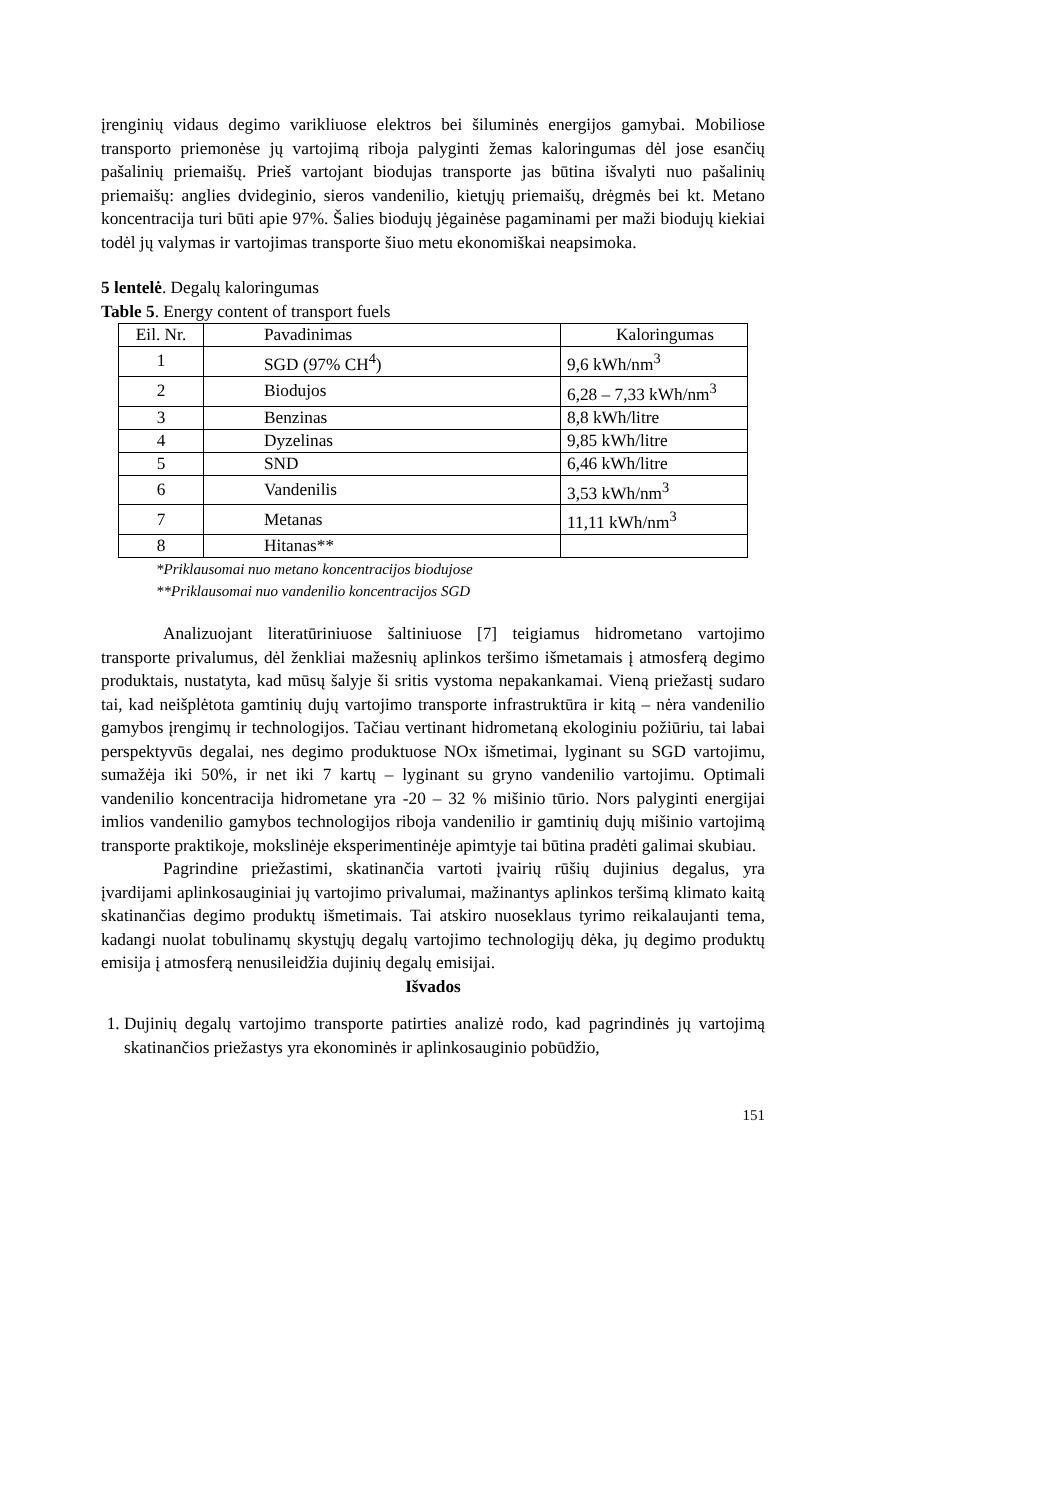įrenginių vidaus degimo varikliuose elektros bei šiluminės energijos gamybai. Mobiliose transporto priemonėse jų vartojimą riboja palyginti žemas kaloringumas dėl jose esančių pašalinių priemaišų. Prieš vartojant biodujas transporte jas būtina išvalyti nuo pašalinių priemaišų: anglies dvideginio, sieros vandenilio, kietųjų priemaišų, drėgmės bei kt. Metano koncentracija turi būti apie 97%. Šalies biodujų jėgainėse pagaminami per maži biodujų kiekiai todėl jų valymas ir vartojimas transporte šiuo metu ekonomiškai neapsimoka.
5 lentelė. Degalų kaloringumas
Table 5. Energy content of transport fuels
| Eil. Nr. | Pavadinimas | Kaloringumas |
| 1 | SGD (97% CH<sup>4</sup>) | 9,6 kWh/nm<sup>3</sup> |
| 2 | Biodujos | 6,28 – 7,33 kWh/nm<sup>3</sup> |
| 3 | Benzinas | 8,8 kWh/litre |
| 4 | Dyzelinas | 9,85 kWh/litre |
| 5 | SND | 6,46 kWh/litre |
| 6 | Vandenilis | 3,53 kWh/nm<sup>3</sup> |
| 7 | Metanas | 11,11 kWh/nm<sup>3</sup> |
| 8 | Hitanas** | |
*Priklausomai nuo metano koncentracijos biodujose
**Priklausomai nuo vandenilio koncentracijos SGD
Analizuojant literatūriniuose šaltiniuose [7] teigiamus hidrometano vartojimo transporte privalumus, dėl ženkliai mažesnių aplinkos teršimo išmetamais į atmosferą degimo produktais, nustatyta, kad mūsų šalyje ši sritis vystoma nepakankamai. Vieną priežastį sudaro tai, kad neišplėtota gamtinių dujų vartojimo transporte infrastruktūra ir kitą – nėra vandenilio gamybos įrengimų ir technologijos. Tačiau vertinant hidrometaną ekologiniu požiūriu, tai labai perspektyvūs degalai, nes degimo produktuose NOx išmetimai, lyginant su SGD vartojimu, sumažėja iki 50%, ir net iki 7 kartų – lyginant su gryno vandenilio vartojimu. Optimali vandenilio koncentracija hidrometane yra -20 – 32 % mišinio tūrio. Nors palyginti energijai imlios vandenilio gamybos technologijos riboja vandenilio ir gamtinių dujų mišinio vartojimą transporte praktikoje, mokslinėje eksperimentinėje apimtyje tai būtina pradėti galimai skubiau.
Pagrindine priežastimi, skatinančia vartoti įvairių rūšių dujinius degalus, yra įvardijami aplinkosauginiai jų vartojimo privalumai, mažinantys aplinkos teršimą klimato kaitą skatinančias degimo produktų išmetimais. Tai atskiro nuoseklaus tyrimo reikalaujanti tema, kadangi nuolat tobulinamų skystųjų degalų vartojimo technologijų dėka, jų degimo produktų emisija į atmosferą nenusileidžia dujinių degalų emisijai.
Išvados
1. Dujinių degalų vartojimo transporte patirties analizė rodo, kad pagrindinės jų vartojimą skatinančios priežastys yra ekonominės ir aplinkosauginio pobūdžio,
151